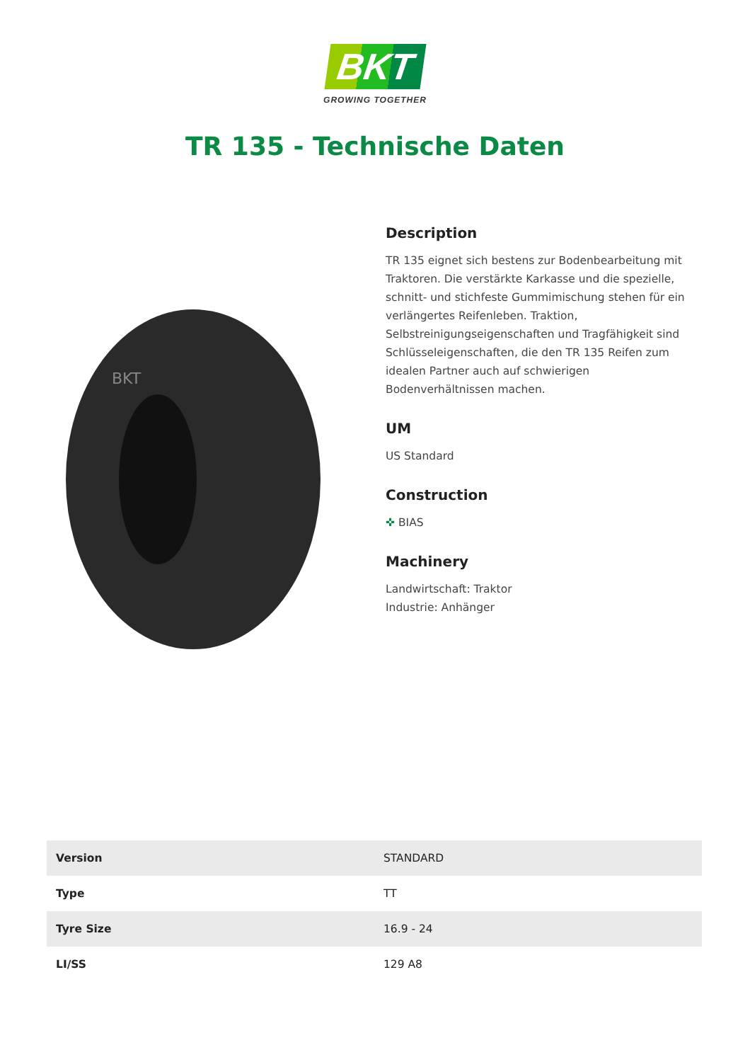BKT
GROWING TOGETHER
TR 135 - Technische Daten
BKT
Description
TR 135 eignet sich bestens zur Bodenbearbeitung mit Traktoren. Die verstärkte Karkasse und die spezielle, schnitt- und stichfeste Gummimischung stehen für ein verlängertes Reifenleben. Traktion, Selbstreinigungseigenschaften und Tragfähigkeit sind Schlüsseleigenschaften, die den TR 135 Reifen zum idealen Partner auch auf schwierigen Bodenverhältnissen machen.
UM
US Standard
Construction
✜ BIAS
Machinery
Landwirtschaft: Traktor
Industrie: Anhänger
| Version | STANDARD |
| Type | TT |
| Tyre Size | 16.9 - 24 |
| LI/SS | 129 A8 |